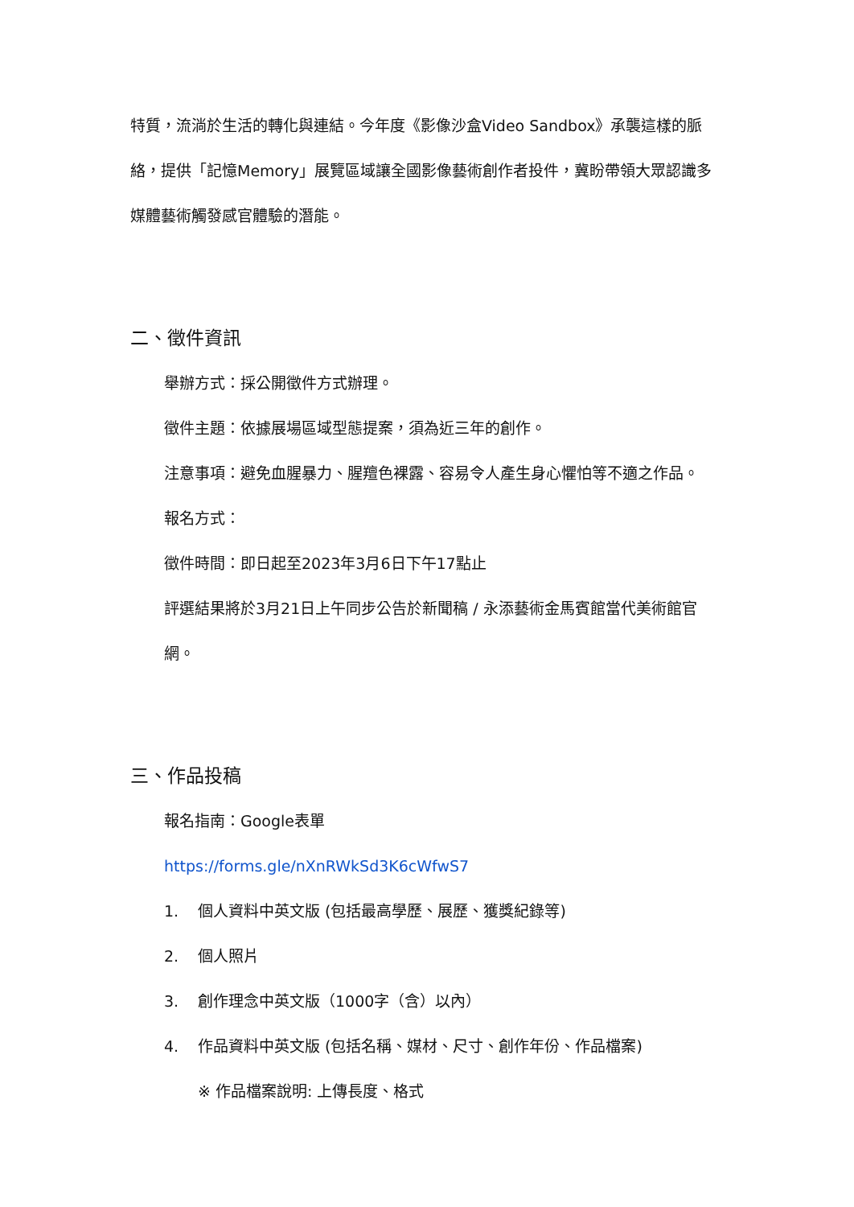特質，流淌於生活的轉化與連結。今年度《影像沙盒Video Sandbox》承襲這樣的脈絡，提供「記憶Memory」展覽區域讓全國影像藝術創作者投件，冀盼帶領大眾認識多媒體藝術觸發感官體驗的潛能。
二、徵件資訊
舉辦方式：採公開徵件方式辦理。
徵件主題：依據展場區域型態提案，須為近三年的創作。
注意事項：避免血腥暴力、腥羶色裸露、容易令人產生身心懼怕等不適之作品。
報名方式：
徵件時間：即日起至2023年3月6日下午17點止
評選結果將於3月21日上午同步公告於新聞稿 / 永添藝術金馬賓館當代美術館官網。
三、作品投稿
報名指南：Google表單
https://forms.gle/nXnRWkSd3K6cWfwS7
1. 個人資料中英文版 (包括最高學歷、展歷、獲獎紀錄等)
2. 個人照片
3. 創作理念中英文版（1000字（含）以內）
4. 作品資料中英文版 (包括名稱、媒材、尺寸、創作年份、作品檔案)
※ 作品檔案說明: 上傳長度、格式